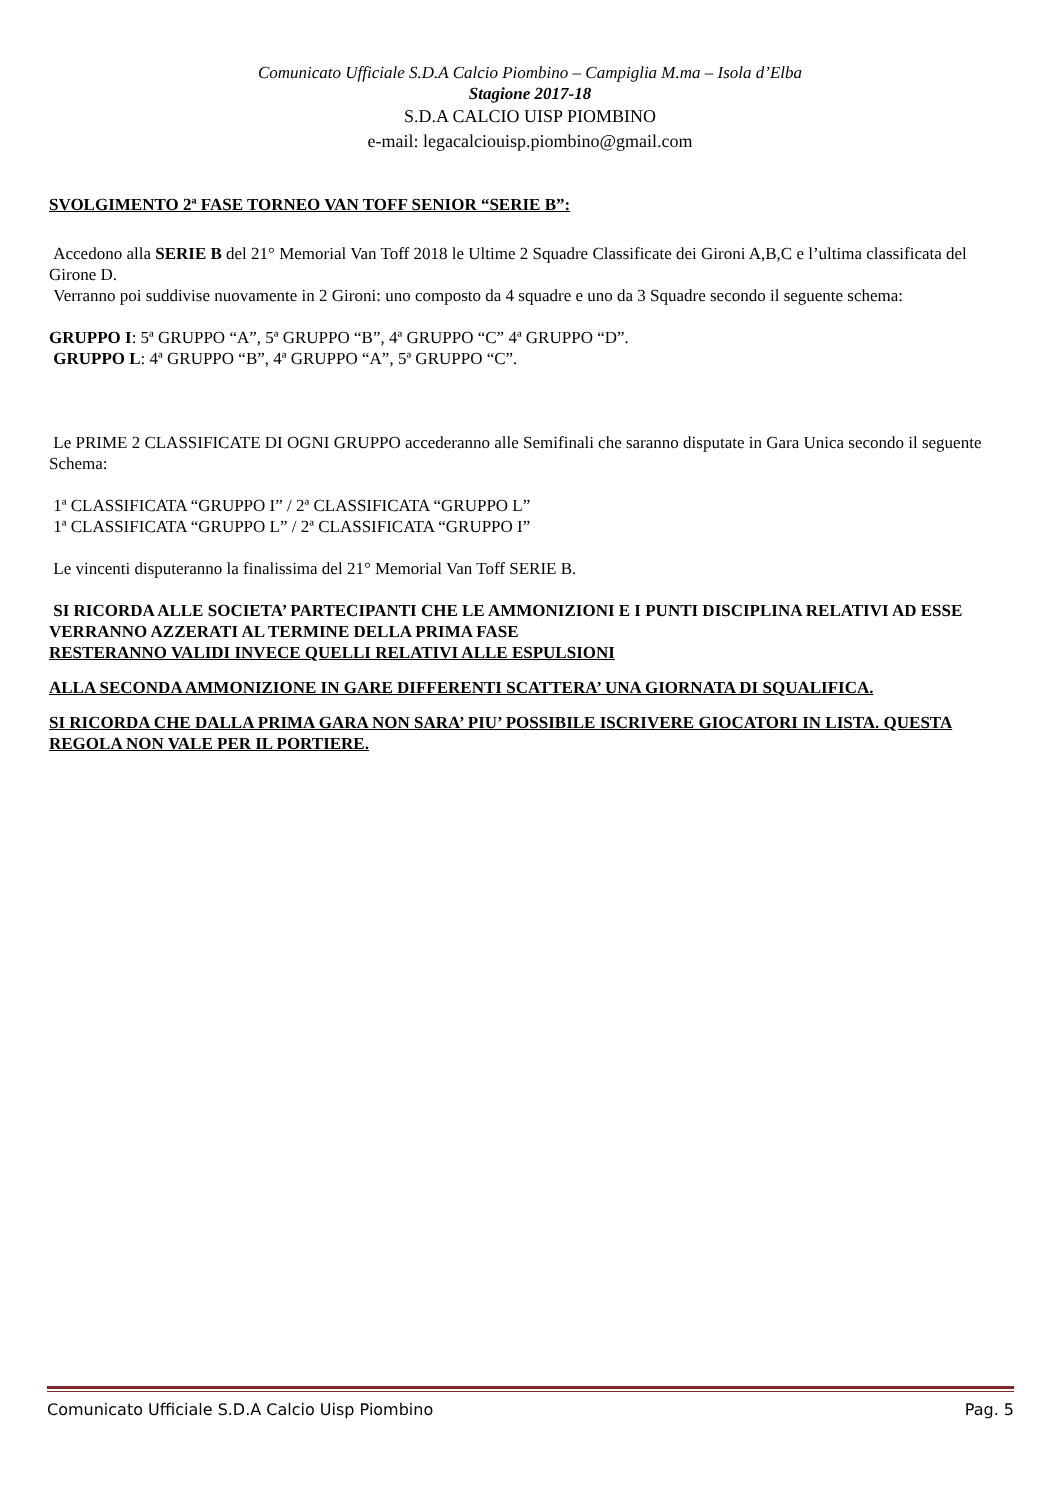Comunicato Ufficiale S.D.A Calcio Piombino – Campiglia M.ma – Isola d’Elba
Stagione 2017-18
S.D.A CALCIO UISP PIOMBINO
e-mail: legacalciouisp.piombino@gmail.com
SVOLGIMENTO 2ª FASE TORNEO VAN TOFF SENIOR “SERIE B”:
Accedono alla SERIE B del 21° Memorial Van Toff 2018 le Ultime 2 Squadre Classificate dei Gironi A,B,C e l’ultima classificata del Girone D.
Verranno poi suddivise nuovamente in 2 Gironi: uno composto da 4 squadre e uno da 3 Squadre secondo il seguente schema:
GRUPPO I: 5ª GRUPPO “A”, 5ª GRUPPO “B”, 4ª GRUPPO “C” 4ª GRUPPO “D”.
GRUPPO L: 4ª GRUPPO “B”, 4ª GRUPPO “A”, 5ª GRUPPO “C”.
Le PRIME 2 CLASSIFICATE DI OGNI GRUPPO accederanno alle Semifinali che saranno disputate in Gara Unica secondo il seguente Schema:
1ª CLASSIFICATA “GRUPPO I” / 2ª CLASSIFICATA “GRUPPO L”
1ª CLASSIFICATA “GRUPPO L” / 2ª CLASSIFICATA “GRUPPO I”
Le vincenti disputeranno la finalissima del 21° Memorial Van Toff SERIE B.
SI RICORDA ALLE SOCIETA’ PARTECIPANTI CHE LE AMMONIZIONI E I PUNTI DISCIPLINA RELATIVI AD ESSE VERRANNO AZZERATI AL TERMINE DELLA PRIMA FASE
RESTERANNO VALIDI INVECE QUELLI RELATIVI ALLE ESPULSIONI
ALLA SECONDA AMMONIZIONE IN GARE DIFFERENTI SCATTERA’ UNA GIORNATA DI SQUALIFICA.
SI RICORDA CHE DALLA PRIMA GARA NON SARA’ PIU’ POSSIBILE ISCRIVERE GIOCATORI IN LISTA. QUESTA REGOLA NON VALE PER IL PORTIERE.
Comunicato Ufficiale S.D.A Calcio Uisp Piombino Pag. 5